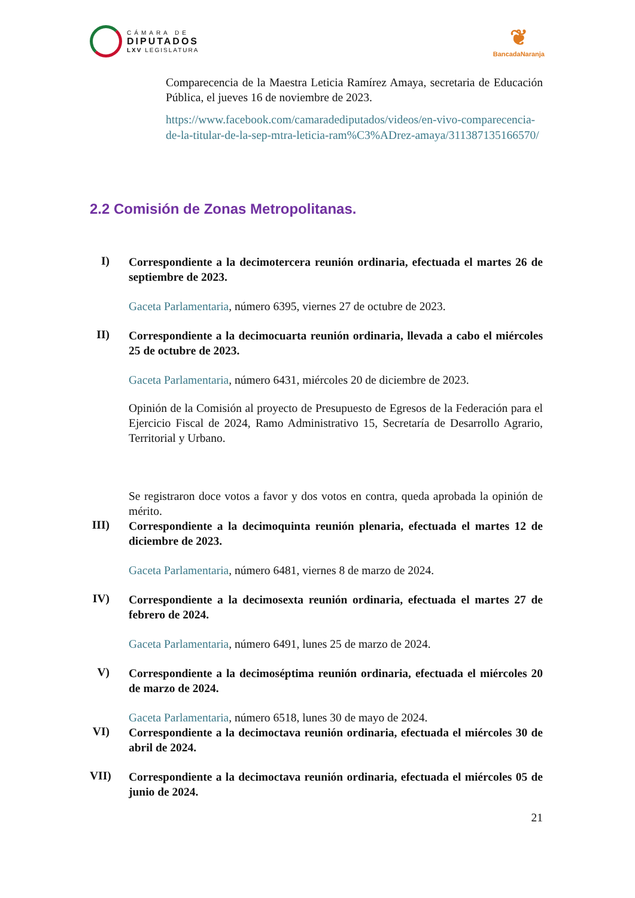CÁMARA DE
DIPUTADOS
LXV LEGISLATURA
❦
BancadaNaranja
Comparecencia de la Maestra Leticia Ramírez Amaya, secretaria de Educación Pública, el jueves 16 de noviembre de 2023.
https://www.facebook.com/camaradediputados/videos/en-vivo-comparecencia-de-la-titular-de-la-sep-mtra-leticia-ram%C3%ADrez-amaya/311387135166570/
2.2 Comisión de Zonas Metropolitanas.
I)
Correspondiente a la decimotercera reunión ordinaria, efectuada el martes 26 de septiembre de 2023.
Gaceta Parlamentaria, número 6395, viernes 27 de octubre de 2023.
II)
Correspondiente a la decimocuarta reunión ordinaria, llevada a cabo el miércoles 25 de octubre de 2023.
Gaceta Parlamentaria, número 6431, miércoles 20 de diciembre de 2023.
Opinión de la Comisión al proyecto de Presupuesto de Egresos de la Federación para el Ejercicio Fiscal de 2024, Ramo Administrativo 15, Secretaría de Desarrollo Agrario, Territorial y Urbano.
Se registraron doce votos a favor y dos votos en contra, queda aprobada la opinión de mérito.
III)
Correspondiente a la decimoquinta reunión plenaria, efectuada el martes 12 de diciembre de 2023.
Gaceta Parlamentaria, número 6481, viernes 8 de marzo de 2024.
IV)
Correspondiente a la decimosexta reunión ordinaria, efectuada el martes 27 de febrero de 2024.
Gaceta Parlamentaria, número 6491, lunes 25 de marzo de 2024.
V)
Correspondiente a la decimoséptima reunión ordinaria, efectuada el miércoles 20 de marzo de 2024.
Gaceta Parlamentaria, número 6518, lunes 30 de mayo de 2024.
VI)
Correspondiente a la decimoctava reunión ordinaria, efectuada el miércoles 30 de abril de 2024.
VII)
Correspondiente a la decimoctava reunión ordinaria, efectuada el miércoles 05 de junio de 2024.
21